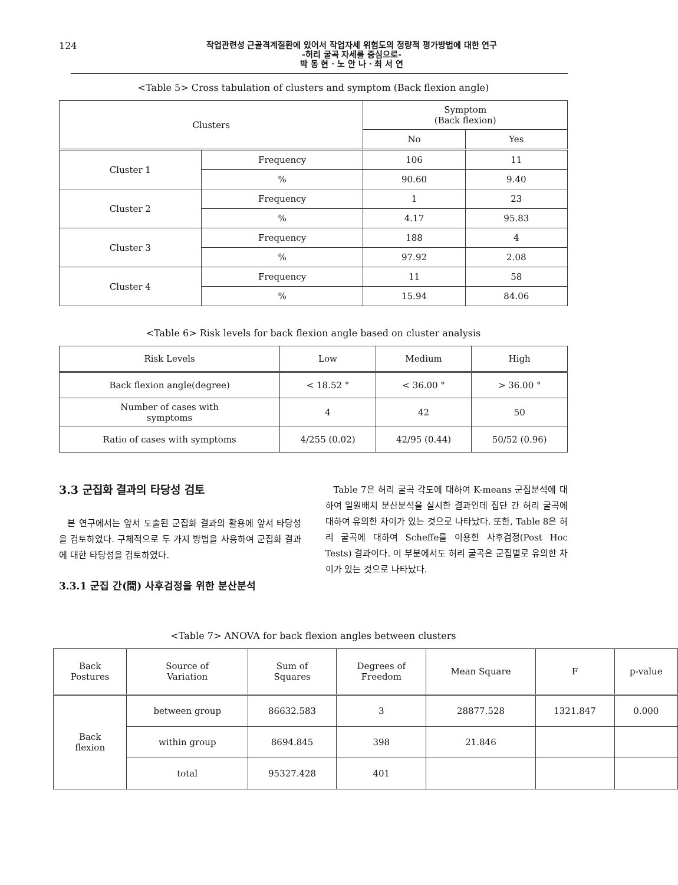124
작업관련성 근골격계질환에 있어서 작업자세 위험도의 정량적 평가방법에 대한 연구
-허리 굴곡 자세를 중심으로-
박 동 현 · 노 안 나 · 최 서 연
<Table 5> Cross tabulation of clusters and symptom (Back flexion angle)
| Clusters | | Symptom (Back flexion) | |
| --- | --- | --- | --- |
| | | No | Yes |
| Cluster 1 | Frequency | 106 | 11 |
| | % | 90.60 | 9.40 |
| Cluster 2 | Frequency | 1 | 23 |
| | % | 4.17 | 95.83 |
| Cluster 3 | Frequency | 188 | 4 |
| | % | 97.92 | 2.08 |
| Cluster 4 | Frequency | 11 | 58 |
| | % | 15.94 | 84.06 |
<Table 6> Risk levels for back flexion angle based on cluster analysis
| Risk Levels | Low | Medium | High |
| --- | --- | --- | --- |
| Back flexion angle(degree) | < 18.52 ° | < 36.00 ° | > 36.00 ° |
| Number of cases with symptoms | 4 | 42 | 50 |
| Ratio of cases with symptoms | 4/255 (0.02) | 42/95 (0.44) | 50/52 (0.96) |
3.3 군집화 결과의 타당성 검토
본 연구에서는 앞서 도출된 군집화 결과의 활용에 앞서 타당성을 검토하였다. 구체적으로 두 가지 방법을 사용하여 군집화 결과에 대한 타당성을 검토하였다.
3.3.1 군집 간(間) 사후검정을 위한 분산분석
Table 7은 허리 굴곡 각도에 대하여 K-means 군집분석에 대하여 일원배치 분산분석을 실시한 결과인데 집단 간 허리 굴곡에 대하여 유의한 차이가 있는 것으로 나타났다. 또한, Table 8은 허리 굴곡에 대하여 Scheffe를 이용한 사후검정(Post Hoc Tests) 결과이다. 이 부분에서도 허리 굴곡은 군집별로 유의한 차이가 있는 것으로 나타났다.
<Table 7> ANOVA for back flexion angles between clusters
| Back Postures | Source of Variation | Sum of Squares | Degrees of Freedom | Mean Square | F | p-value |
| --- | --- | --- | --- | --- | --- | --- |
| Back flexion | between group | 86632.583 | 3 | 28877.528 | 1321.847 | 0.000 |
| | within group | 8694.845 | 398 | 21.846 | | |
| | total | 95327.428 | 401 | | | |